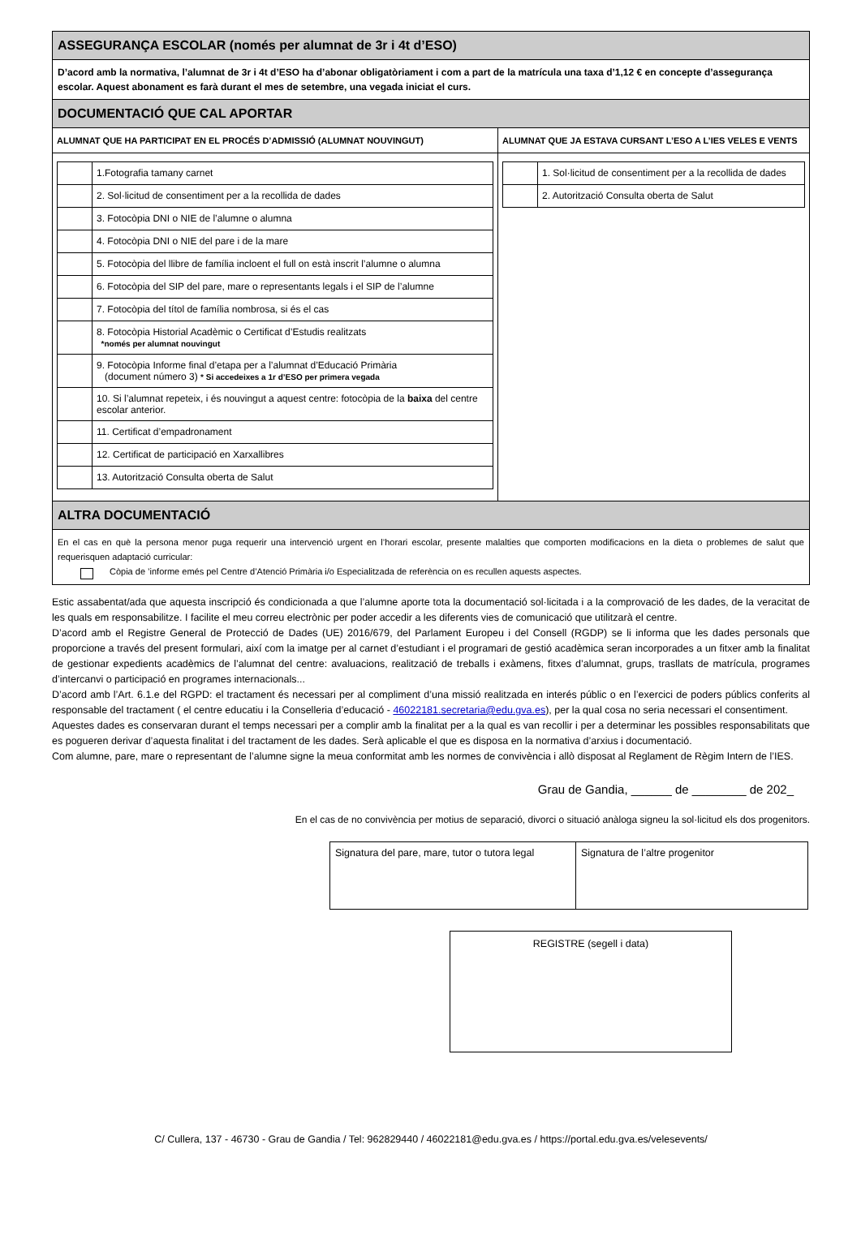| ASSEGURANÇA ESCOLAR (només per alumnat de 3r i 4t d’ESO) | |
| D’acord amb la normativa, l’alumnat de 3r i 4t d’ESO ha d’abonar obligatòriament i com a part de la matrícula una taxa d’1,12 € en concepte d’assegurança escolar. Aquest abonament es farà durant el mes de setembre, una vegada iniciat el curs. | |
| DOCUMENTACIÓ QUE CAL APORTAR | |
| ALUMNAT QUE HA PARTICIPAT EN EL PROCÉS D’ADMISSIÓ (ALUMNAT NOUVINGUT) | ALUMNAT QUE JA ESTAVA CURSANT L’ESO A L’IES VELES E VENTS |
| / / 1.Fotografia tamany carnet / / / 2. Sol·licitud de consentiment per a la recollida de dades / / / 3. Fotocòpia DNI o NIE de l’alumne o alumna / / / 4. Fotocòpia DNI o NIE del pare i de la mare / / / 5. Fotocòpia del llibre de família incloent el full on està inscrit l’alumne o alumna / / / 6. Fotocòpia del SIP del pare, mare o representants legals i el SIP de l’alumne / / / 7. Fotocòpia del títol de família nombrosa, si és el cas / / / 8. Fotocòpia Historial Acadèmic o Certificat d’Estudis realitzats *només per alumnat nouvingut / / / 9. Fotocòpia Informe final d’etapa per a l’alumnat d’Educació Primària (document número 3) * Si accedeixes a 1r d’ESO per primera vegada / / / 10. Si l’alumnat repeteix, i és nouvingut a aquest centre: fotocòpia de la baixa del centre escolar anterior. / / / 11. Certificat d’empadronament / / / 12. Certificat de participació en Xarxallibres / / / 13. Autorització Consulta oberta de Salut / | / / 1. Sol·licitud de consentiment per a la recollida de dades / / / 2. Autorització Consulta oberta de Salut / |
| ALTRA DOCUMENTACIÓ | |
| En el cas en què la persona menor puga requerir una intervenció urgent en l’horari escolar, presente malalties que comporten modificacions en la dieta o problemes de salut que requerisquen adaptació curricular: Còpia de ’informe emés pel Centre d’Atenció Primària i/o Especialitzada de referència on es recullen aquests aspectes. | |
Estic assabentat/ada que aquesta inscripció és condicionada a que l’alumne aporte tota la documentació sol·licitada i a la comprovació de les dades, de la veracitat de les quals em responsabilitze. I facilite el meu correu electrònic per poder accedir a les diferents vies de comunicació que utilitzarà el centre.
D’acord amb el Registre General de Protecció de Dades (UE) 2016/679, del Parlament Europeu i del Consell (RGDP) se li informa que les dades personals que proporcione a través del present formulari, així com la imatge per al carnet d’estudiant i el programari de gestió acadèmica seran incorporades a un fitxer amb la finalitat de gestionar expedients acadèmics de l’alumnat del centre: avaluacions, realització de treballs i exàmens, fitxes d’alumnat, grups, trasllats de matrícula, programes d’intercanvi o participació en programes internacionals...
D’acord amb l’Art. 6.1.e del RGPD: el tractament és necessari per al compliment d’una missió realitzada en interés públic o en l’exercici de poders públics conferits al responsable del tractament ( el centre educatiu i la Conselleria d’educació - 46022181.secretaria@edu.gva.es), per la qual cosa no seria necessari el consentiment.
Aquestes dades es conservaran durant el temps necessari per a complir amb la finalitat per a la qual es van recollir i per a determinar les possibles responsabilitats que es pogueren derivar d’aquesta finalitat i del tractament de les dades. Serà aplicable el que es disposa en la normativa d’arxius i documentació.
Com alumne, pare, mare o representant de l’alumne signe la meua conformitat amb les normes de convivència i allò disposat al Reglament de Règim Intern de l’IES.
Grau de Gandia, ______ de ________ de 202_
En el cas de no convivència per motius de separació, divorci o situació anàloga signeu la sol·licitud els dos progenitors.
| Signatura del pare, mare, tutor o tutora legal | Signatura de l’altre progenitor |
REGISTRE (segell i data)
C/ Cullera, 137 - 46730 - Grau de Gandia / Tel: 962829440 / 46022181@edu.gva.es / https://portal.edu.gva.es/velesevents/